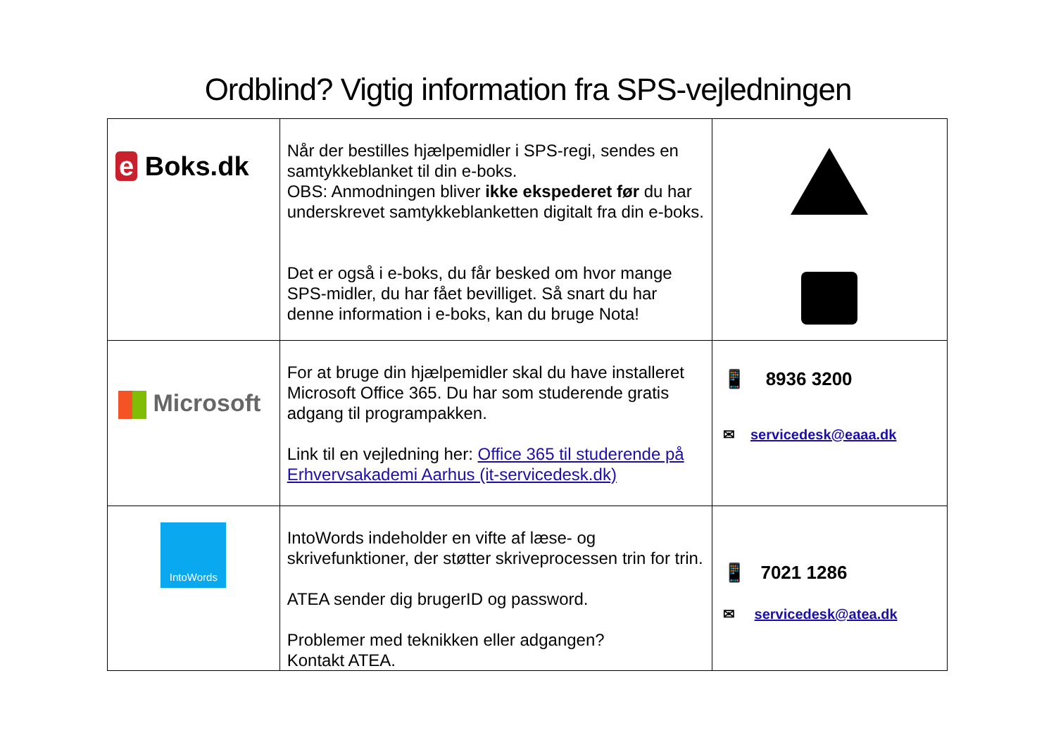Ordblind? Vigtig information fra SPS-vejledningen
| e Boks.dk | Når der bestilles hjælpemidler i SPS-regi, sendes en samtykkeblanket til din e-boks. OBS: Anmodningen bliver ikke ekspederet før du har underskrevet samtykkeblanketten digitalt fra din e-boks. Det er også i e-boks, du får besked om hvor mange SPS-midler, du har fået bevilliget. Så snart du har denne information i e-boks, kan du bruge Nota! | |
| Microsoft | For at bruge din hjælpemidler skal du have installeret Microsoft Office 365. Du har som studerende gratis adgang til programpakken. Link til en vejledning her: Office 365 til studerende på Erhvervsakademi Aarhus (it-servicedesk.dk) | 📱 8936 3200 ✉ servicedesk@eaaa.dk |
| IntoWords | IntoWords indeholder en vifte af læse- og skrivefunktioner, der støtter skriveprocessen trin for trin. ATEA sender dig brugerID og password. Problemer med teknikken eller adgangen? Kontakt ATEA. | 📱 7021 1286 ✉ servicedesk@atea.dk |